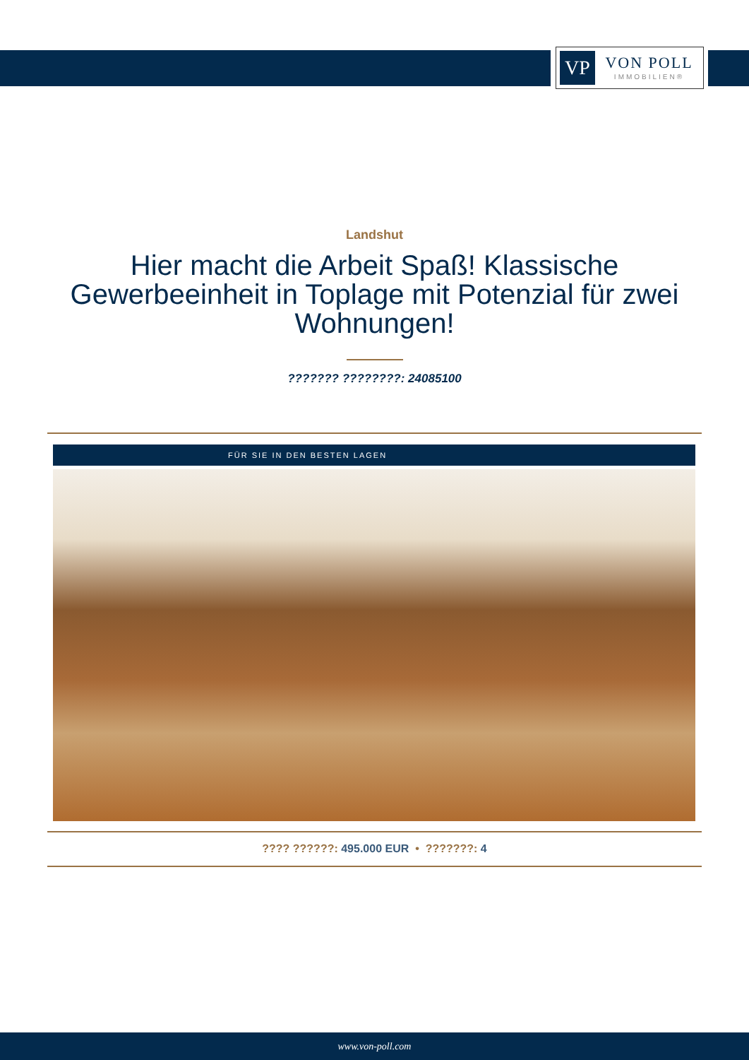VP
VON POLL
IMMOBILIEN®
Landshut
Hier macht die Arbeit Spaß! Klassische Gewerbeeinheit in Toplage mit Potenzial für zwei Wohnungen!
??????? ????????: 24085100
FÜR SIE IN DEN BESTEN LAGEN
???? ??????: 495.000 EUR • ???????: 4
www.von-poll.com